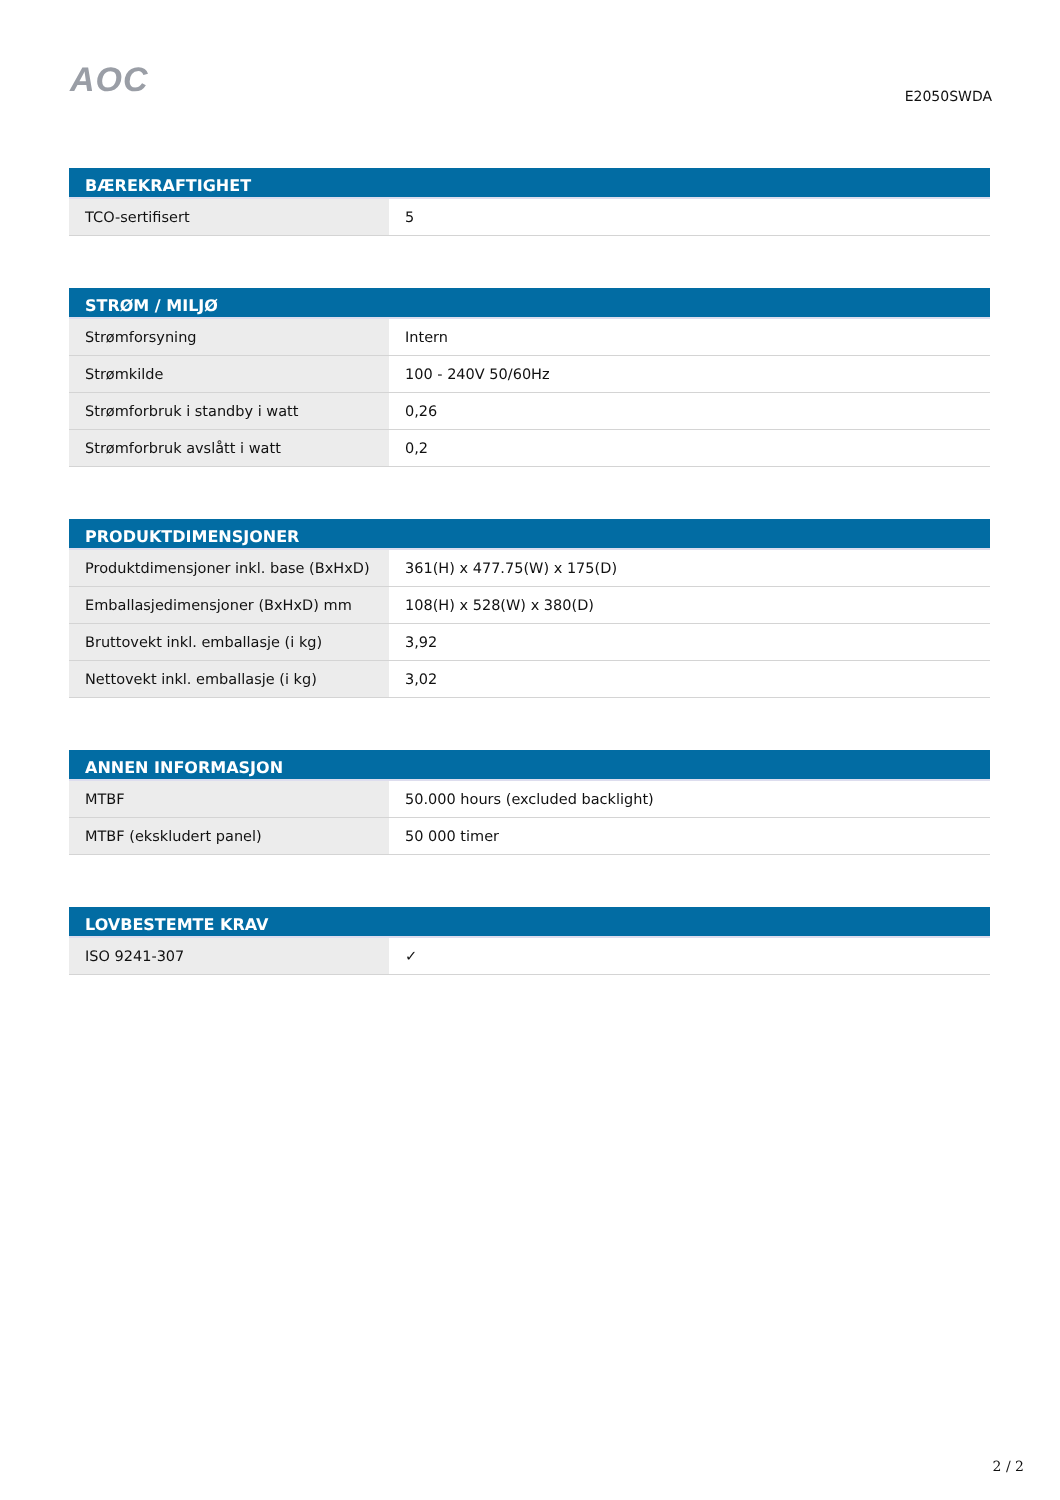AOC
E2050SWDA
| BÆREKRAFTIGHET | |
| --- | --- |
| TCO-sertifisert | 5 |
| STRØM / MILJØ | |
| --- | --- |
| Strømforsyning | Intern |
| Strømkilde | 100 - 240V 50/60Hz |
| Strømforbruk i standby i watt | 0,26 |
| Strømforbruk avslått i watt | 0,2 |
| PRODUKTDIMENSJONER | |
| --- | --- |
| Produktdimensjoner inkl. base (BxHxD) | 361(H) x 477.75(W) x 175(D) |
| Emballasjedimensjoner (BxHxD) mm | 108(H) x 528(W) x 380(D) |
| Bruttovekt inkl. emballasje (i kg) | 3,92 |
| Nettovekt inkl. emballasje (i kg) | 3,02 |
| ANNEN INFORMASJON | |
| --- | --- |
| MTBF | 50.000 hours (excluded backlight) |
| MTBF (ekskludert panel) | 50 000 timer |
| LOVBESTEMTE KRAV | |
| --- | --- |
| ISO 9241-307 | ✓ |
2 / 2